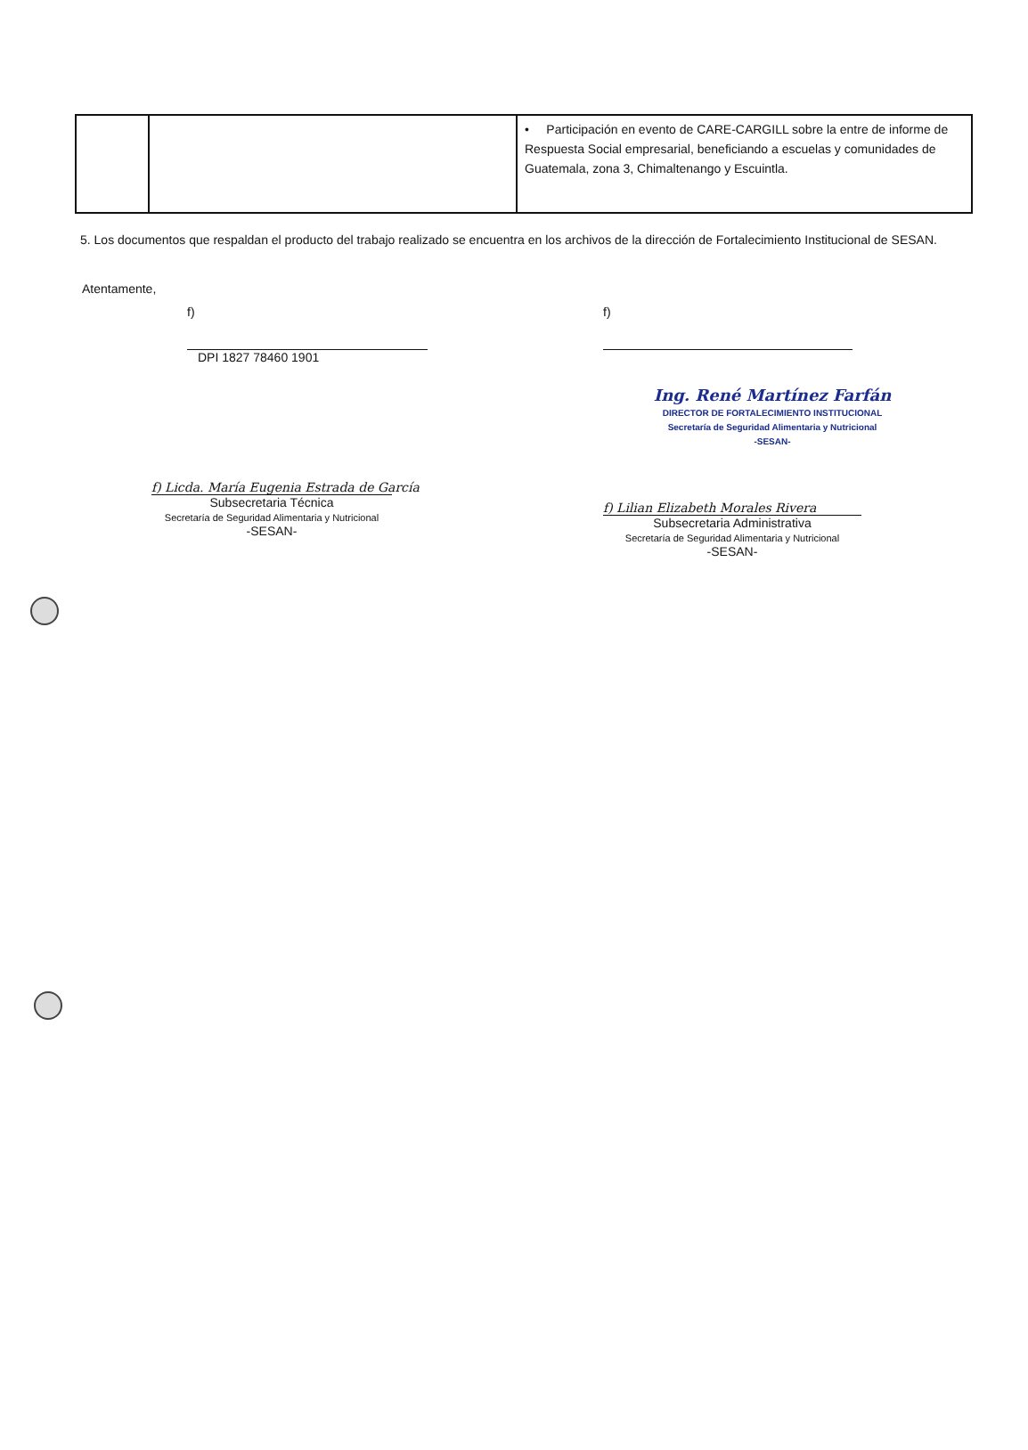| | | • Participación en evento de CARE-CARGILL sobre la entre de informe de Respuesta Social empresarial, beneficiando a escuelas y comunidades de Guatemala, zona 3, Chimaltenango y Escuintla. |
5. Los documentos que respaldan el producto del trabajo realizado se encuentra en los archivos de la dirección de Fortalecimiento Institucional de SESAN.
Atentamente,
f)
DPI 1827 78460 1901
f) Licda. María Eugenia Estrada de García
Subsecretaria Técnica
Secretaría de Seguridad Alimentaria y Nutricional
-SESAN-
f)
Ing. René Martínez Farfán
DIRECTOR DE FORTALECIMIENTO INSTITUCIONAL
Secretaría de Seguridad Alimentaria y Nutricional
-SESAN-
f) Lilian Elizabeth Morales Rivera
Subsecretaria Administrativa
Secretaría de Seguridad Alimentaria y Nutricional
-SESAN-